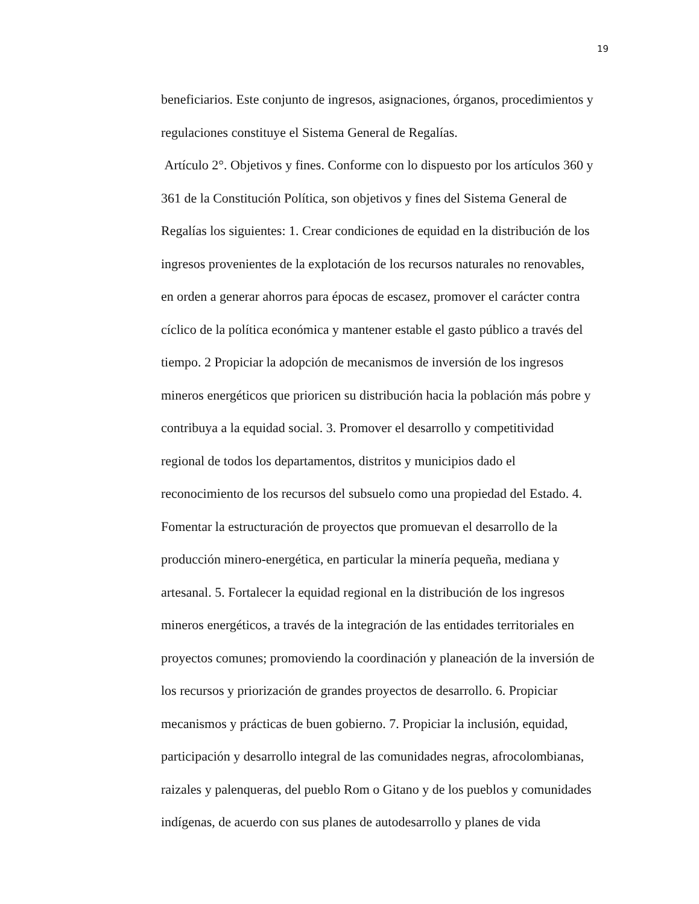19
beneficiarios. Este conjunto de ingresos, asignaciones, órganos, procedimientos y
regulaciones constituye el Sistema General de Regalías.
Artículo 2°. Objetivos y fines. Conforme con lo dispuesto por los artículos 360 y
361 de la Constitución Política, son objetivos y fines del Sistema General de
Regalías los siguientes: 1. Crear condiciones de equidad en la distribución de los
ingresos provenientes de la explotación de los recursos naturales no renovables,
en orden a generar ahorros para épocas de escasez, promover el carácter contra
cíclico de la política económica y mantener estable el gasto público a través del
tiempo. 2 Propiciar la adopción de mecanismos de inversión de los ingresos
mineros energéticos que prioricen su distribución hacia la población más pobre y
contribuya a la equidad social. 3. Promover el desarrollo y competitividad
regional de todos los departamentos, distritos y municipios dado el
reconocimiento de los recursos del subsuelo como una propiedad del Estado. 4.
Fomentar la estructuración de proyectos que promuevan el desarrollo de la
producción minero-energética, en particular la minería pequeña, mediana y
artesanal. 5. Fortalecer la equidad regional en la distribución de los ingresos
mineros energéticos, a través de la integración de las entidades territoriales en
proyectos comunes; promoviendo la coordinación y planeación de la inversión de
los recursos y priorización de grandes proyectos de desarrollo. 6. Propiciar
mecanismos y prácticas de buen gobierno. 7. Propiciar la inclusión, equidad,
participación y desarrollo integral de las comunidades negras, afrocolombianas,
raizales y palenqueras, del pueblo Rom o Gitano y de los pueblos y comunidades
indígenas, de acuerdo con sus planes de autodesarrollo y planes de vida